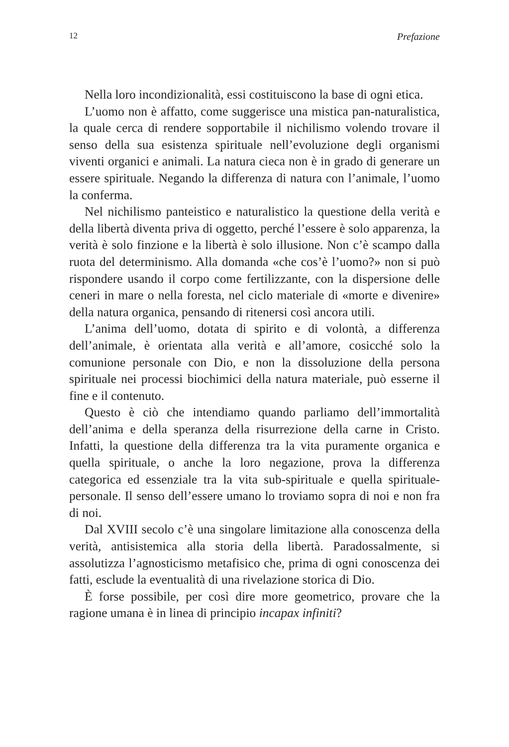12 Prefazione
Nella loro incondizionalità, essi costituiscono la base di ogni etica.
L’uomo non è affatto, come suggerisce una mistica pan-naturalistica, la quale cerca di rendere sopportabile il nichilismo volendo trovare il senso della sua esistenza spirituale nell’evoluzione degli organismi viventi organici e animali. La natura cieca non è in grado di generare un essere spirituale. Negando la differenza di natura con l’animale, l’uomo la conferma.
Nel nichilismo panteistico e naturalistico la questione della verità e della libertà diventa priva di oggetto, perché l’essere è solo apparenza, la verità è solo finzione e la libertà è solo illusione. Non c’è scampo dalla ruota del determinismo. Alla domanda «che cos’è l’uomo?» non si può rispondere usando il corpo come fertilizzante, con la dispersione delle ceneri in mare o nella foresta, nel ciclo materiale di «morte e divenire» della natura organica, pensando di ritenersi così ancora utili.
L’anima dell’uomo, dotata di spirito e di volontà, a differenza dell’animale, è orientata alla verità e all’amore, cosicché solo la comunione personale con Dio, e non la dissoluzione della persona spirituale nei processi biochimici della natura materiale, può esserne il fine e il contenuto.
Questo è ciò che intendiamo quando parliamo dell’immortalità dell’anima e della speranza della risurrezione della carne in Cristo. Infatti, la questione della differenza tra la vita puramente organica e quella spirituale, o anche la loro negazione, prova la differenza categorica ed essenziale tra la vita sub-spirituale e quella spirituale-personale. Il senso dell’essere umano lo troviamo sopra di noi e non fra di noi.
Dal XVIII secolo c’è una singolare limitazione alla conoscenza della verità, antisistemica alla storia della libertà. Paradossalmente, si assolutizza l’agnosticismo metafisico che, prima di ogni conoscenza dei fatti, esclude la eventualità di una rivelazione storica di Dio.
È forse possibile, per così dire more geometrico, provare che la ragione umana è in linea di principio incapax infiniti?